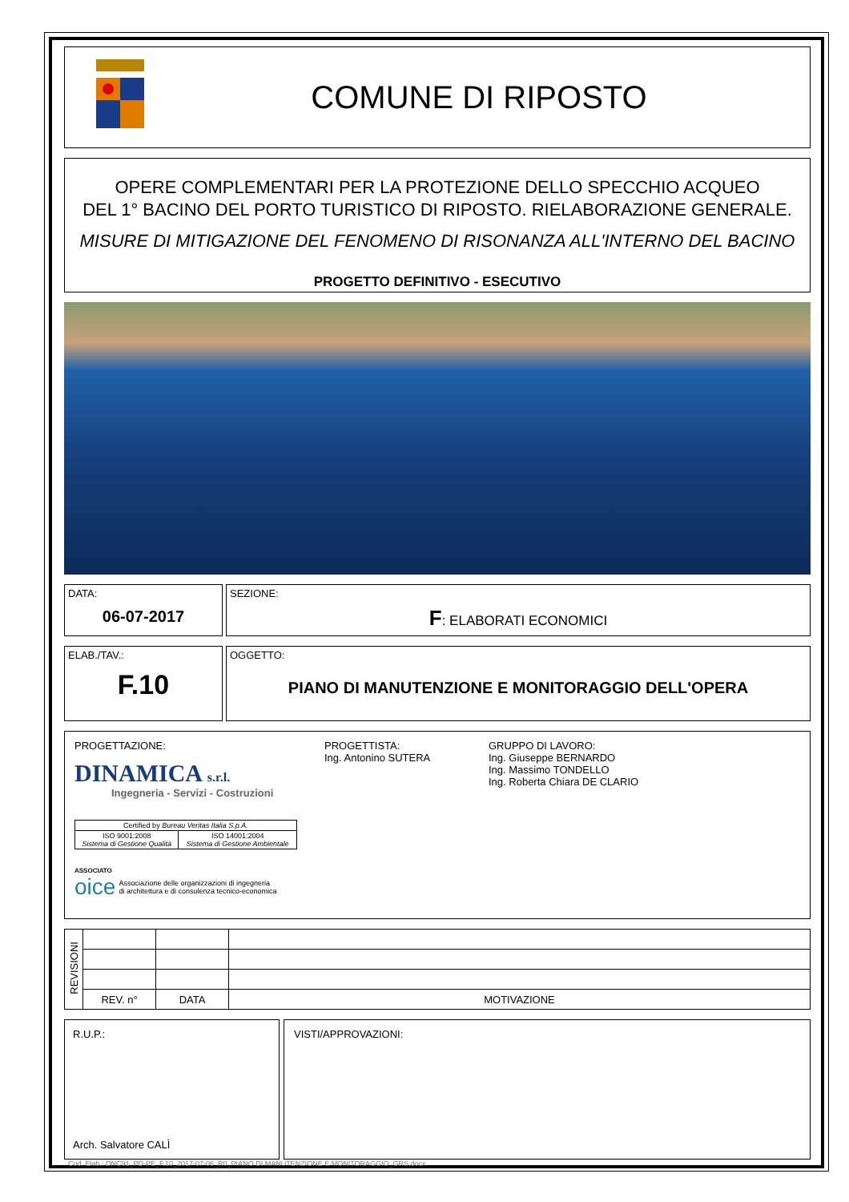COMUNE DI RIPOSTO
OPERE COMPLEMENTARI PER LA PROTEZIONE DELLO SPECCHIO ACQUEO
DEL 1° BACINO DEL PORTO TURISTICO DI RIPOSTO. RIELABORAZIONE GENERALE.
MISURE DI MITIGAZIONE DEL FENOMENO DI RISONANZA ALL'INTERNO DEL BACINO
PROGETTO DEFINITIVO - ESECUTIVO
DATA:
06-07-2017
SEZIONE:
F: ELABORATI ECONOMICI
ELAB./TAV.:
F.10
OGGETTO:
PIANO DI MANUTENZIONE E MONITORAGGIO DELL'OPERA
PROGETTAZIONE:
DINAMICA s.r.l.
Ingegneria - Servizi - Costruzioni
| Certified by Bureau Veritas Italia S.p.A. | |
| ISO 9001:2008 Sistema di Gestione Qualità | ISO 14001:2004 Sistema di Gestione Ambientale |
ASSOCIATO
oice Associazione delle organizzazioni di ingegneria
di architettura e di consulenza tecnico-economica
PROGETTISTA:
Ing. Antonino SUTERA
GRUPPO DI LAVORO:
Ing. Giuseppe BERNARDO
Ing. Massimo TONDELLO
Ing. Roberta Chiara DE CLARIO
| REVISIONI | | | |
| | REV. n° | DATA | MOTIVAZIONE |
R.U.P.:
Arch. Salvatore CALÌ
VISTI/APPROVAZIONI:
Cod. Elab.: DNC91_PD-PE_F.10_2017-07-06_R0_PIANO DI MANUTENZIONE E MONITORAGGIO_GRS.docx